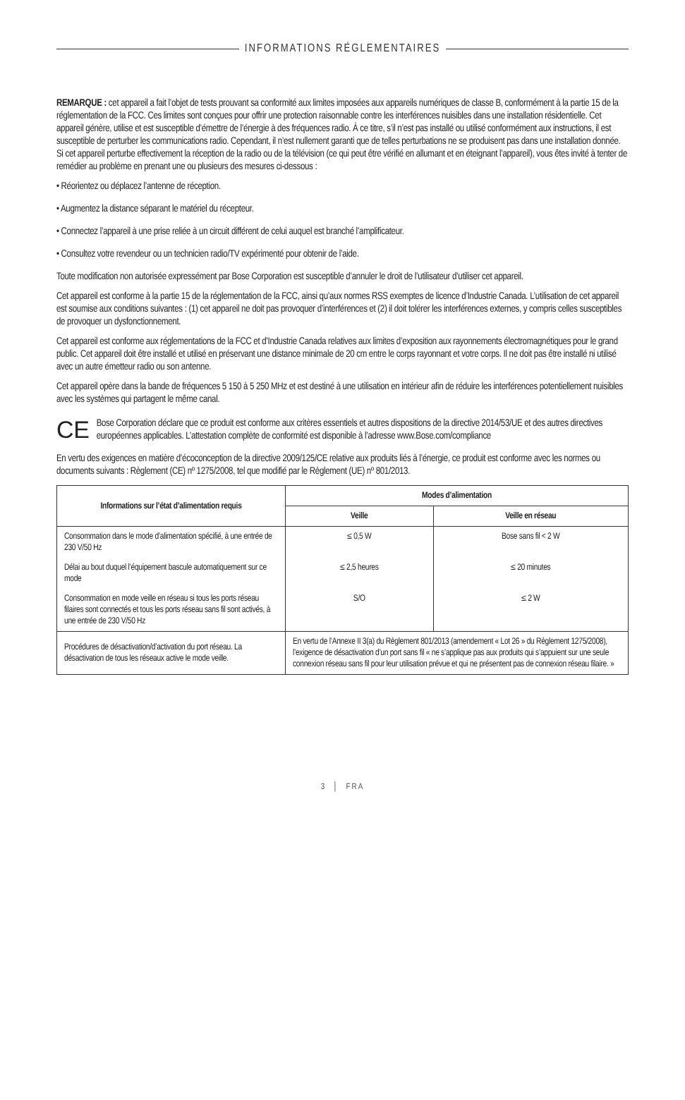INFORMATIONS RÉGLEMENTAIRES
REMARQUE : cet appareil a fait l’objet de tests prouvant sa conformité aux limites imposées aux appareils numériques de classe B, conformément à la partie 15 de la réglementation de la FCC. Ces limites sont conçues pour offrir une protection raisonnable contre les interférences nuisibles dans une installation résidentielle. Cet appareil génère, utilise et est susceptible d’émettre de l’énergie à des fréquences radio. À ce titre, s’il n’est pas installé ou utilisé conformément aux instructions, il est susceptible de perturber les communications radio. Cependant, il n’est nullement garanti que de telles perturbations ne se produisent pas dans une installation donnée. Si cet appareil perturbe effectivement la réception de la radio ou de la télévision (ce qui peut être vérifié en allumant et en éteignant l’appareil), vous êtes invité à tenter de remédier au problème en prenant une ou plusieurs des mesures ci-dessous :
• Réorientez ou déplacez l’antenne de réception.
• Augmentez la distance séparant le matériel du récepteur.
• Connectez l’appareil à une prise reliée à un circuit différent de celui auquel est branché l’amplificateur.
• Consultez votre revendeur ou un technicien radio/TV expérimenté pour obtenir de l’aide.
Toute modification non autorisée expressément par Bose Corporation est susceptible d’annuler le droit de l’utilisateur d’utiliser cet appareil.
Cet appareil est conforme à la partie 15 de la réglementation de la FCC, ainsi qu’aux normes RSS exemptes de licence d’Industrie Canada. L’utilisation de cet appareil est soumise aux conditions suivantes : (1) cet appareil ne doit pas provoquer d’interférences et (2) il doit tolérer les interférences externes, y compris celles susceptibles de provoquer un dysfonctionnement.
Cet appareil est conforme aux réglementations de la FCC et d’Industrie Canada relatives aux limites d’exposition aux rayonnements électromagnétiques pour le grand public. Cet appareil doit être installé et utilisé en préservant une distance minimale de 20 cm entre le corps rayonnant et votre corps. Il ne doit pas être installé ni utilisé avec un autre émetteur radio ou son antenne.
Cet appareil opère dans la bande de fréquences 5 150 à 5 250 MHz et est destiné à une utilisation en intérieur afin de réduire les interférences potentiellement nuisibles avec les systèmes qui partagent le même canal.
CE
Bose Corporation déclare que ce produit est conforme aux critères essentiels et autres dispositions de la directive 2014/53/UE et des autres directives européennes applicables. L’attestation complète de conformité est disponible à l’adresse www.Bose.com/compliance
En vertu des exigences en matière d’écoconception de la directive 2009/125/CE relative aux produits liés à l’énergie, ce produit est conforme avec les normes ou documents suivants : Règlement (CE) nº 1275/2008, tel que modifié par le Règlement (UE) nº 801/2013.
| Informations sur l’état d’alimentation requis | Modes d’alimentation | |
| --- | --- | --- |
| | Veille | Veille en réseau |
| Consommation dans le mode d’alimentation spécifié, à une entrée de 230 V/50 Hz | ≤ 0,5 W | Bose sans fil < 2 W |
| Délai au bout duquel l’équipement bascule automatiquement sur ce mode | ≤ 2,5 heures | ≤ 20 minutes |
| Consommation en mode veille en réseau si tous les ports réseau filaires sont connectés et tous les ports réseau sans fil sont activés, à une entrée de 230 V/50 Hz | S/O | ≤ 2 W |
| Procédures de désactivation/d’activation du port réseau. La désactivation de tous les réseaux active le mode veille. | En vertu de l’Annexe II 3(a) du Règlement 801/2013 (amendement « Lot 26 » du Règlement 1275/2008), l’exigence de désactivation d’un port sans fil « ne s’applique pas aux produits qui s’appuient sur une seule connexion réseau sans fil pour leur utilisation prévue et qui ne présentent pas de connexion réseau filaire. » | |
3 │ FRA